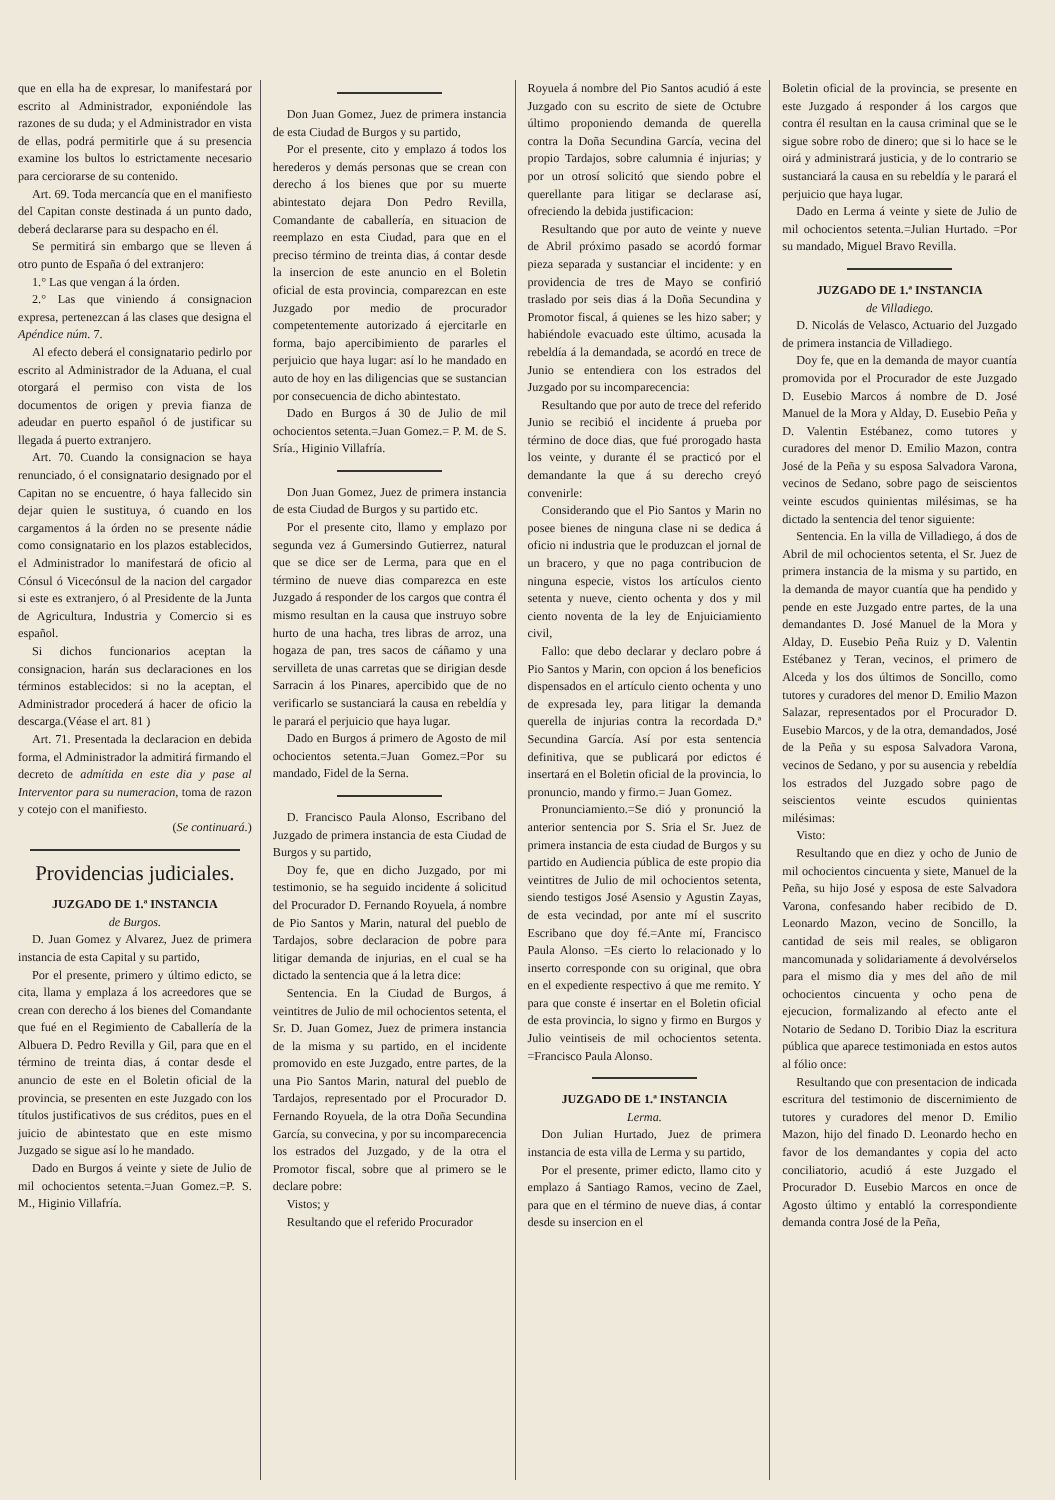que en ella ha de expresar, lo manifestará por escrito al Administrador, exponiéndole las razones de su duda; y el Administrador en vista de ellas, podrá permitirle que á su presencia examine los bultos lo estrictamente necesario para cerciorarse de su contenido.
Art. 69. Toda mercancía que en el manifiesto del Capitan conste destinada á un punto dado, deberá declararse para su despacho en él.
Se permitirá sin embargo que se lleven á otro punto de España ó del extranjero:
1.° Las que vengan á la órden.
2.° Las que viniendo á consignacion expresa, pertenezcan á las clases que designa el Apéndice núm. 7.
Al efecto deberá el consignatario pedirlo por escrito al Administrador de la Aduana, el cual otorgará el permiso con vista de los documentos de origen y previa fianza de adeudar en puerto español ó de justificar su llegada á puerto extranjero.
Art. 70. Cuando la consignacion se haya renunciado, ó el consignatario designado por el Capitan no se encuentre, ó haya fallecido sin dejar quien le sustituya, ó cuando en los cargamentos á la órden no se presente nádie como consignatario en los plazos establecidos, el Administrador lo manifestará de oficio al Cónsul ó Vicecónsul de la nacion del cargador si este es extranjero, ó al Presidente de la Junta de Agricultura, Industria y Comercio si es español.
Si dichos funcionarios aceptan la consignacion, harán sus declaraciones en los términos establecidos: si no la aceptan, el Administrador procederá á hacer de oficio la descarga.(Véase el art. 81 )
Art. 71. Presentada la declaracion en debida forma, el Administrador la admitirá firmando el decreto de admítida en este dia y pase al Interventor para su numeracion, toma de razon y cotejo con el manifiesto.
(Se continuará.)
Providencias judiciales.
JUZGADO DE 1.ª INSTANCIA
de Burgos.
D. Juan Gomez y Alvarez, Juez de primera instancia de esta Capital y su partido,
Por el presente, primero y último edicto, se cita, llama y emplaza á los acreedores que se crean con derecho á los bienes del Comandante que fué en el Regimiento de Caballería de la Albuera D. Pedro Revilla y Gil, para que en el término de treinta dias, á contar desde el anuncio de este en el Boletin oficial de la provincia, se presenten en este Juzgado con los títulos justificativos de sus créditos, pues en el juicio de abintestato que en este mismo Juzgado se sigue así lo he mandado.
Dado en Burgos á veinte y siete de Julio de mil ochocientos setenta.=Juan Gomez.=P. S. M., Higinio Villafría.
Don Juan Gomez, Juez de primera instancia de esta Ciudad de Burgos y su partido,
Por el presente, cito y emplazo á todos los herederos y demás personas que se crean con derecho á los bienes que por su muerte abintestato dejara Don Pedro Revilla, Comandante de caballería, en situacion de reemplazo en esta Ciudad, para que en el preciso término de treinta dias, á contar desde la insercion de este anuncio en el Boletin oficial de esta provincia, comparezcan en este Juzgado por medio de procurador competentemente autorizado á ejercitarle en forma, bajo apercibimiento de pararles el perjuicio que haya lugar: así lo he mandado en auto de hoy en las diligencias que se sustancian por consecuencia de dicho abintestato.
Dado en Burgos á 30 de Julio de mil ochocientos setenta.=Juan Gomez.= P. M. de S. Sría., Higinio Villafría.
Don Juan Gomez, Juez de primera instancia de esta Ciudad de Burgos y su partido etc.
Por el presente cito, llamo y emplazo por segunda vez á Gumersindo Gutierrez, natural que se dice ser de Lerma, para que en el término de nueve dias comparezca en este Juzgado á responder de los cargos que contra él mismo resultan en la causa que instruyo sobre hurto de una hacha, tres libras de arroz, una hogaza de pan, tres sacos de cáñamo y una servilleta de unas carretas que se dirigian desde Sarracin á los Pinares, apercibido que de no verificarlo se sustanciará la causa en rebeldía y le parará el perjuicio que haya lugar.
Dado en Burgos á primero de Agosto de mil ochocientos setenta.=Juan Gomez.=Por su mandado, Fidel de la Serna.
D. Francisco Paula Alonso, Escribano del Juzgado de primera instancia de esta Ciudad de Burgos y su partido,
Doy fe, que en dicho Juzgado, por mi testimonio, se ha seguido incidente á solicitud del Procurador D. Fernando Royuela, á nombre de Pio Santos y Marin, natural del pueblo de Tardajos, sobre declaracion de pobre para litigar demanda de injurias, en el cual se ha dictado la sentencia que á la letra dice:
Sentencia. En la Ciudad de Burgos, á veintitres de Julio de mil ochocientos setenta, el Sr. D. Juan Gomez, Juez de primera instancia de la misma y su partido, en el incidente promovido en este Juzgado, entre partes, de la una Pio Santos Marin, natural del pueblo de Tardajos, representado por el Procurador D. Fernando Royuela, de la otra Doña Secundina García, su convecina, y por su incomparecencia los estrados del Juzgado, y de la otra el Promotor fiscal, sobre que al primero se le declare pobre:
Vistos; y
Resultando que el referido Procurador
Royuela á nombre del Pio Santos acudió á este Juzgado con su escrito de siete de Octubre último proponiendo demanda de querella contra la Doña Secundina García, vecina del propio Tardajos, sobre calumnia é injurias; y por un otrosí solicitó que siendo pobre el querellante para litigar se declarase así, ofreciendo la debida justificacion:
Resultando que por auto de veinte y nueve de Abril próximo pasado se acordó formar pieza separada y sustanciar el incidente: y en providencia de tres de Mayo se confirió traslado por seis dias á la Doña Secundina y Promotor fiscal, á quienes se les hizo saber; y habiéndole evacuado este último, acusada la rebeldía á la demandada, se acordó en trece de Junio se entendiera con los estrados del Juzgado por su incomparecencia:
Resultando que por auto de trece del referido Junio se recibió el incidente á prueba por término de doce dias, que fué prorogado hasta los veinte, y durante él se practicó por el demandante la que á su derecho creyó convenirle:
Considerando que el Pio Santos y Marin no posee bienes de ninguna clase ni se dedica á oficio ni industria que le produzcan el jornal de un bracero, y que no paga contribucion de ninguna especie, vistos los artículos ciento setenta y nueve, ciento ochenta y dos y mil ciento noventa de la ley de Enjuiciamiento civil,
Fallo: que debo declarar y declaro pobre á Pio Santos y Marin, con opcion á los beneficios dispensados en el artículo ciento ochenta y uno de expresada ley, para litigar la demanda querella de injurias contra la recordada D.ª Secundina García. Así por esta sentencia definitiva, que se publicará por edictos é insertará en el Boletin oficial de la provincia, lo pronuncio, mando y firmo.= Juan Gomez.
Pronunciamiento.=Se dió y pronunció la anterior sentencia por S. Sria el Sr. Juez de primera instancia de esta ciudad de Burgos y su partido en Audiencia pública de este propio dia veintitres de Julio de mil ochocientos setenta, siendo testigos José Asensio y Agustin Zayas, de esta vecindad, por ante mí el suscrito Escribano que doy fé.=Ante mí, Francisco Paula Alonso. =Es cierto lo relacionado y lo inserto corresponde con su original, que obra en el expediente respectivo á que me remito. Y para que conste é insertar en el Boletin oficial de esta provincia, lo signo y firmo en Burgos y Julio veintiseis de mil ochocientos setenta. =Francisco Paula Alonso.
JUZGADO DE 1.ª INSTANCIA
Lerma.
Don Julian Hurtado, Juez de primera instancia de esta villa de Lerma y su partido,
Por el presente, primer edicto, llamo cito y emplazo á Santiago Ramos, vecino de Zael, para que en el término de nueve dias, á contar desde su insercion en el
Boletin oficial de la provincia, se presente en este Juzgado á responder á los cargos que contra él resultan en la causa criminal que se le sigue sobre robo de dinero; que si lo hace se le oirá y administrará justicia, y de lo contrario se sustanciará la causa en su rebeldía y le parará el perjuicio que haya lugar.
Dado en Lerma á veinte y siete de Julio de mil ochocientos setenta.=Julian Hurtado. =Por su mandado, Miguel Bravo Revilla.
JUZGADO DE 1.ª INSTANCIA
de Villadiego.
D. Nicolás de Velasco, Actuario del Juzgado de primera instancia de Villadiego.
Doy fe, que en la demanda de mayor cuantía promovida por el Procurador de este Juzgado D. Eusebio Marcos á nombre de D. José Manuel de la Mora y Alday, D. Eusebio Peña y D. Valentin Estébanez, como tutores y curadores del menor D. Emilio Mazon, contra José de la Peña y su esposa Salvadora Varona, vecinos de Sedano, sobre pago de seiscientos veinte escudos quinientas milésimas, se ha dictado la sentencia del tenor siguiente:
Sentencia. En la villa de Villadiego, á dos de Abril de mil ochocientos setenta, el Sr. Juez de primera instancia de la misma y su partido, en la demanda de mayor cuantía que ha pendido y pende en este Juzgado entre partes, de la una demandantes D. José Manuel de la Mora y Alday, D. Eusebio Peña Ruiz y D. Valentin Estébanez y Teran, vecinos, el primero de Alceda y los dos últimos de Soncillo, como tutores y curadores del menor D. Emilio Mazon Salazar, representados por el Procurador D. Eusebio Marcos, y de la otra, demandados, José de la Peña y su esposa Salvadora Varona, vecinos de Sedano, y por su ausencia y rebeldía los estrados del Juzgado sobre pago de seiscientos veinte escudos quinientas milésimas:
Visto:
Resultando que en diez y ocho de Junio de mil ochocientos cincuenta y siete, Manuel de la Peña, su hijo José y esposa de este Salvadora Varona, confesando haber recibido de D. Leonardo Mazon, vecino de Soncillo, la cantidad de seis mil reales, se obligaron mancomunada y solidariamente á devolvérselos para el mismo dia y mes del año de mil ochocientos cincuenta y ocho pena de ejecucion, formalizando al efecto ante el Notario de Sedano D. Toribio Diaz la escritura pública que aparece testimoniada en estos autos al fólio once:
Resultando que con presentacion de indicada escritura del testimonio de discernimiento de tutores y curadores del menor D. Emilio Mazon, hijo del finado D. Leonardo hecho en favor de los demandantes y copia del acto conciliatorio, acudió á este Juzgado el Procurador D. Eusebio Marcos en once de Agosto último y entabló la correspondiente demanda contra José de la Peña,